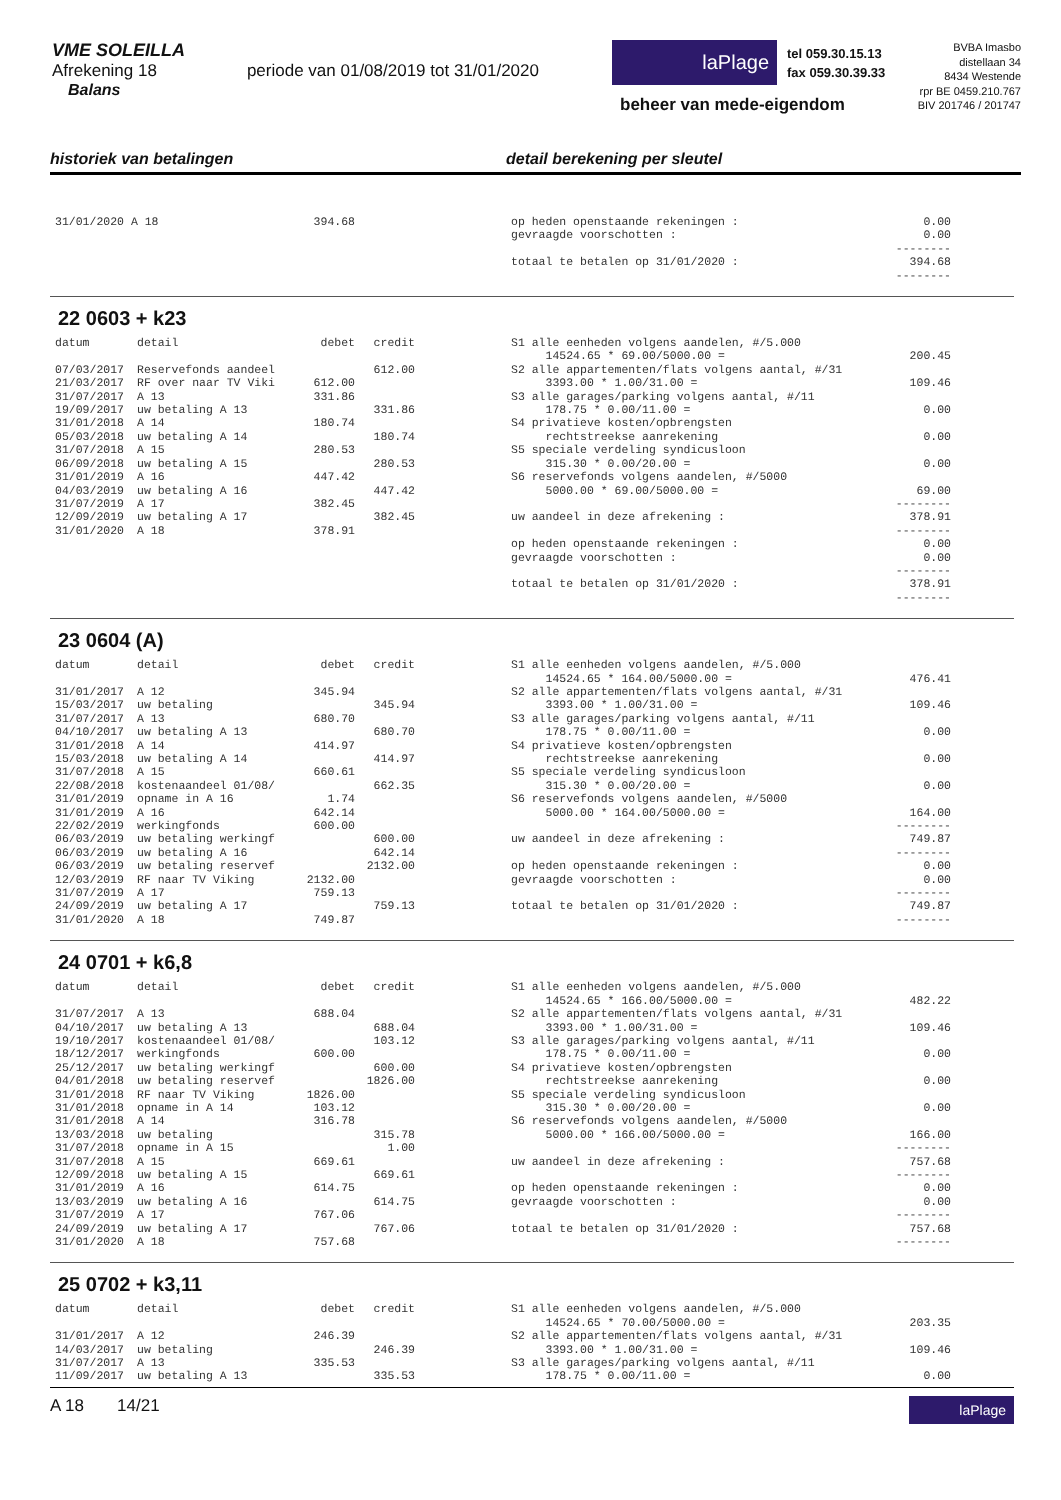VME SOLEILLA
Afrekening 18 periode van 01/08/2019 tot 31/01/2020
Balans
laPlage
tel 059.30.15.13
fax 059.30.39.33
beheer van mede-eigendom
BVBA Imasbo
distellaan 34
8434 Westende
rpr BE 0459.210.767
BIV 201746 / 201747
historiek van betalingen detail berekening per sleutel
| 31/01/2020 A 18 | 394.68 |
| op heden openstaande rekeningen : | 0.00 |
| gevraagde voorschotten : | 0.00 |
| | -------- |
| totaal te betalen op 31/01/2020 : | 394.68 |
| | -------- |
22 0603 + k23
| datum | detail | debet | credit |
| --- | --- | --- | --- |
| 07/03/2017 | Reservefonds aandeel | | 612.00 |
| 21/03/2017 | RF over naar TV Viki | 612.00 | |
| 31/07/2017 | A 13 | 331.86 | |
| 19/09/2017 | uw betaling A 13 | | 331.86 |
| 31/01/2018 | A 14 | 180.74 | |
| 05/03/2018 | uw betaling A 14 | | 180.74 |
| 31/07/2018 | A 15 | 280.53 | |
| 06/09/2018 | uw betaling A 15 | | 280.53 |
| 31/01/2019 | A 16 | 447.42 | |
| 04/03/2019 | uw betaling A 16 | | 447.42 |
| 31/07/2019 | A 17 | 382.45 | |
| 12/09/2019 | uw betaling A 17 | | 382.45 |
| 31/01/2020 | A 18 | 378.91 | |
| S1 alle eenheden volgens aandelen, #/5.000 | |
| 14524.65 * 69.00/5000.00 = | 200.45 |
| S2 alle appartementen/flats volgens aantal, #/31 | |
| 3393.00 * 1.00/31.00 = | 109.46 |
| S3 alle garages/parking volgens aantal, #/11 | |
| 178.75 * 0.00/11.00 = | 0.00 |
| S4 privatieve kosten/opbrengsten | |
| rechtstreekse aanrekening | 0.00 |
| S5 speciale verdeling syndicusloon | |
| 315.30 * 0.00/20.00 = | 0.00 |
| S6 reservefonds volgens aandelen, #/5000 | |
| 5000.00 * 69.00/5000.00 = | 69.00 |
| | -------- |
| uw aandeel in deze afrekening : | 378.91 |
| | -------- |
| op heden openstaande rekeningen : | 0.00 |
| gevraagde voorschotten : | 0.00 |
| | -------- |
| totaal te betalen op 31/01/2020 : | 378.91 |
| | -------- |
23 0604 (A)
| datum | detail | debet | credit |
| --- | --- | --- | --- |
| 31/01/2017 | A 12 | 345.94 | |
| 15/03/2017 | uw betaling | | 345.94 |
| 31/07/2017 | A 13 | 680.70 | |
| 04/10/2017 | uw betaling A 13 | | 680.70 |
| 31/01/2018 | A 14 | 414.97 | |
| 15/03/2018 | uw betaling A 14 | | 414.97 |
| 31/07/2018 | A 15 | 660.61 | |
| 22/08/2018 | kostenaandeel 01/08/ | | 662.35 |
| 31/01/2019 | opname in A 16 | 1.74 | |
| 31/01/2019 | A 16 | 642.14 | |
| 22/02/2019 | werkingfonds | 600.00 | |
| 06/03/2019 | uw betaling werkingf | | 600.00 |
| 06/03/2019 | uw betaling A 16 | | 642.14 |
| 06/03/2019 | uw betaling reservef | | 2132.00 |
| 12/03/2019 | RF naar TV Viking | 2132.00 | |
| 31/07/2019 | A 17 | 759.13 | |
| 24/09/2019 | uw betaling A 17 | | 759.13 |
| 31/01/2020 | A 18 | 749.87 | |
| S1 alle eenheden volgens aandelen, #/5.000 | |
| 14524.65 * 164.00/5000.00 = | 476.41 |
| S2 alle appartementen/flats volgens aantal, #/31 | |
| 3393.00 * 1.00/31.00 = | 109.46 |
| S3 alle garages/parking volgens aantal, #/11 | |
| 178.75 * 0.00/11.00 = | 0.00 |
| S4 privatieve kosten/opbrengsten | |
| rechtstreekse aanrekening | 0.00 |
| S5 speciale verdeling syndicusloon | |
| 315.30 * 0.00/20.00 = | 0.00 |
| S6 reservefonds volgens aandelen, #/5000 | |
| 5000.00 * 164.00/5000.00 = | 164.00 |
| | -------- |
| uw aandeel in deze afrekening : | 749.87 |
| | -------- |
| op heden openstaande rekeningen : | 0.00 |
| gevraagde voorschotten : | 0.00 |
| | -------- |
| totaal te betalen op 31/01/2020 : | 749.87 |
| | -------- |
24 0701 + k6,8
| datum | detail | debet | credit |
| --- | --- | --- | --- |
| 31/07/2017 | A 13 | 688.04 | |
| 04/10/2017 | uw betaling A 13 | | 688.04 |
| 19/10/2017 | kostenaandeel 01/08/ | | 103.12 |
| 18/12/2017 | werkingfonds | 600.00 | |
| 25/12/2017 | uw betaling werkingf | | 600.00 |
| 04/01/2018 | uw betaling reservef | | 1826.00 |
| 31/01/2018 | RF naar TV Viking | 1826.00 | |
| 31/01/2018 | opname in A 14 | 103.12 | |
| 31/01/2018 | A 14 | 316.78 | |
| 13/03/2018 | uw betaling | | 315.78 |
| 31/07/2018 | opname in A 15 | | 1.00 |
| 31/07/2018 | A 15 | 669.61 | |
| 12/09/2018 | uw betaling A 15 | | 669.61 |
| 31/01/2019 | A 16 | 614.75 | |
| 13/03/2019 | uw betaling A 16 | | 614.75 |
| 31/07/2019 | A 17 | 767.06 | |
| 24/09/2019 | uw betaling A 17 | | 767.06 |
| 31/01/2020 | A 18 | 757.68 | |
| S1 alle eenheden volgens aandelen, #/5.000 | |
| 14524.65 * 166.00/5000.00 = | 482.22 |
| S2 alle appartementen/flats volgens aantal, #/31 | |
| 3393.00 * 1.00/31.00 = | 109.46 |
| S3 alle garages/parking volgens aantal, #/11 | |
| 178.75 * 0.00/11.00 = | 0.00 |
| S4 privatieve kosten/opbrengsten | |
| rechtstreekse aanrekening | 0.00 |
| S5 speciale verdeling syndicusloon | |
| 315.30 * 0.00/20.00 = | 0.00 |
| S6 reservefonds volgens aandelen, #/5000 | |
| 5000.00 * 166.00/5000.00 = | 166.00 |
| | -------- |
| uw aandeel in deze afrekening : | 757.68 |
| | -------- |
| op heden openstaande rekeningen : | 0.00 |
| gevraagde voorschotten : | 0.00 |
| | -------- |
| totaal te betalen op 31/01/2020 : | 757.68 |
| | -------- |
25 0702 + k3,11
| datum | detail | debet | credit |
| --- | --- | --- | --- |
| 31/01/2017 | A 12 | 246.39 | |
| 14/03/2017 | uw betaling | | 246.39 |
| 31/07/2017 | A 13 | 335.53 | |
| 11/09/2017 | uw betaling A 13 | | 335.53 |
| S1 alle eenheden volgens aandelen, #/5.000 | |
| 14524.65 * 70.00/5000.00 = | 203.35 |
| S2 alle appartementen/flats volgens aantal, #/31 | |
| 3393.00 * 1.00/31.00 = | 109.46 |
| S3 alle garages/parking volgens aantal, #/11 | |
| 178.75 * 0.00/11.00 = | 0.00 |
A 18 14/21
laPlage